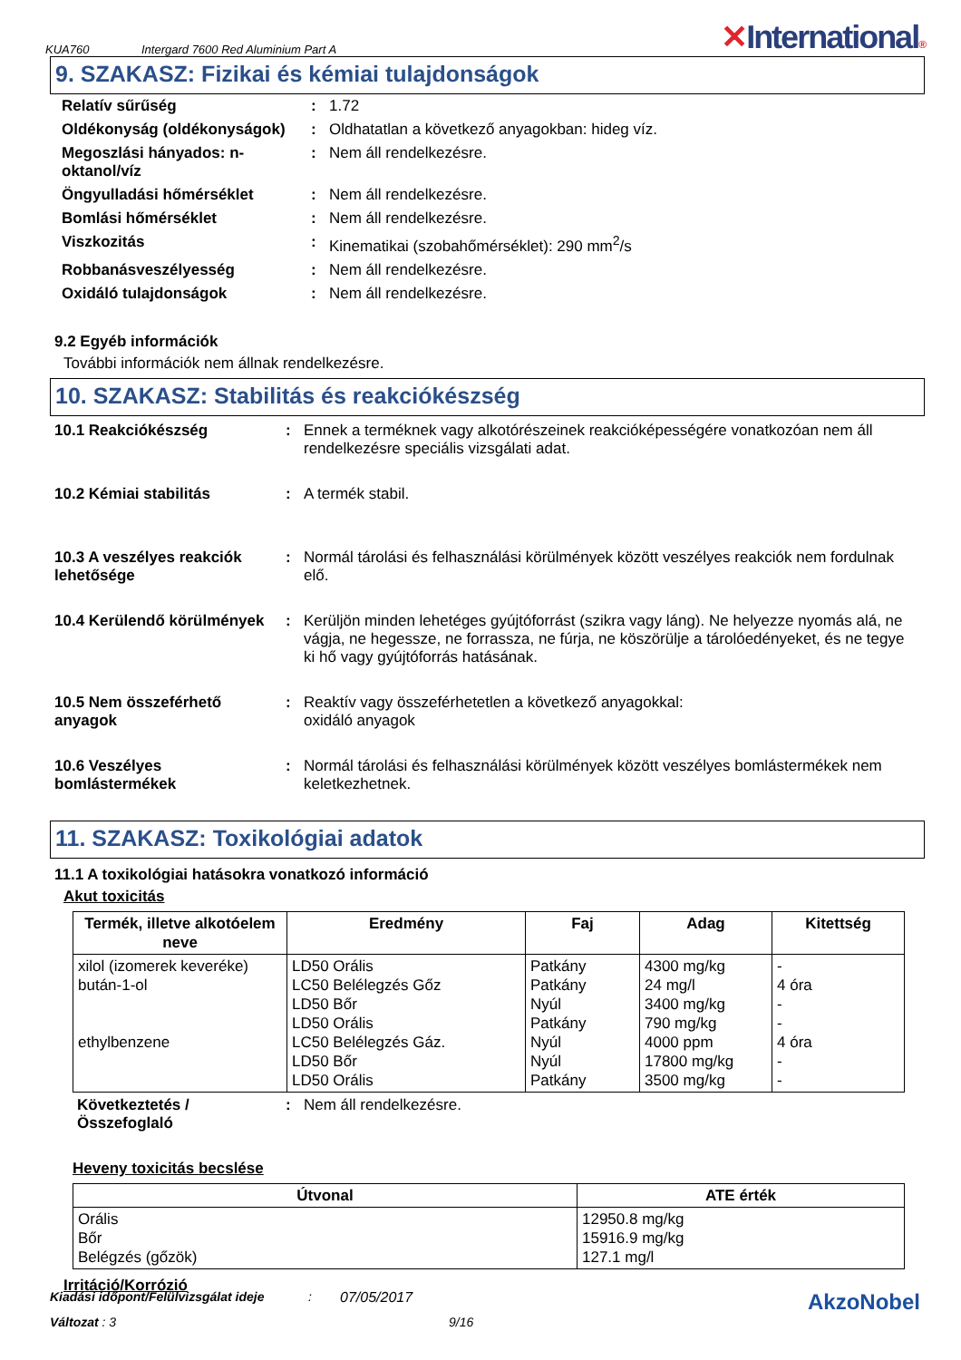KUA760
Intergard 7600 Red Aluminium Part A
✕International®
9. SZAKASZ: Fizikai és kémiai tulajdonságok
| Relatív sűrűség | : | 1.72 |
| Oldékonyság (oldékonyságok) | : | Oldhatatlan a következő anyagokban: hideg víz. |
| Megoszlási hányados: n-oktanol/víz | : | Nem áll rendelkezésre. |
| Öngyulladási hőmérséklet | : | Nem áll rendelkezésre. |
| Bomlási hőmérséklet | : | Nem áll rendelkezésre. |
| Viszkozitás | : | Kinematikai (szobahőmérséklet): 290 mm<sup>2</sup>/s |
| Robbanásveszélyesség | : | Nem áll rendelkezésre. |
| Oxidáló tulajdonságok | : | Nem áll rendelkezésre. |
9.2 Egyéb információk
További információk nem állnak rendelkezésre.
10. SZAKASZ: Stabilitás és reakciókészség
| 10.1 Reakciókészség | : | Ennek a terméknek vagy alkotórészeinek reakcióképességére vonatkozóan nem áll rendelkezésre speciális vizsgálati adat. |
| 10.2 Kémiai stabilitás | : | A termék stabil. |
| 10.3 A veszélyes reakciók lehetősége | : | Normál tárolási és felhasználási körülmények között veszélyes reakciók nem fordulnak elő. |
| 10.4 Kerülendő körülmények | : | Kerüljön minden lehetéges gyújtóforrást (szikra vagy láng). Ne helyezze nyomás alá, ne vágja, ne hegessze, ne forrassza, ne fúrja, ne köszörülje a tárolóedényeket, és ne tegye ki hő vagy gyújtóforrás hatásának. |
| 10.5 Nem összeférhető anyagok | : | Reaktív vagy összeférhetetlen a következő anyagokkal: oxidáló anyagok |
| 10.6 Veszélyes bomlástermékek | : | Normál tárolási és felhasználási körülmények között veszélyes bomlástermékek nem keletkezhetnek. |
11. SZAKASZ: Toxikológiai adatok
11.1 A toxikológiai hatásokra vonatkozó információ
Akut toxicitás
| Termék, illetve alkotóelem neve | Eredmény | Faj | Adag | Kitettség |
| --- | --- | --- | --- | --- |
| xilol (izomerek keveréke) bután-1-ol ethylbenzene | LD50 Orális LC50 Belélegzés Gőz LD50 Bőr LD50 Orális LC50 Belélegzés Gáz. LD50 Bőr LD50 Orális | Patkány Patkány Nyúl Patkány Nyúl Nyúl Patkány | 4300 mg/kg 24 mg/l 3400 mg/kg 790 mg/kg 4000 ppm 17800 mg/kg 3500 mg/kg | - 4 óra - - 4 óra - - |
| Következtetés / Összefoglaló | : | Nem áll rendelkezésre. |
Heveny toxicitás becslése
| Útvonal | ATE érték |
| --- | --- |
| Orális Bőr Belégzés (gőzök) | 12950.8 mg/kg 15916.9 mg/kg 127.1 mg/l |
Irritáció/Korrózió
Kiadási időpont/Felülvizsgálat ideje: 07/05/2017 AkzoNobel
Változat : 3 9/16